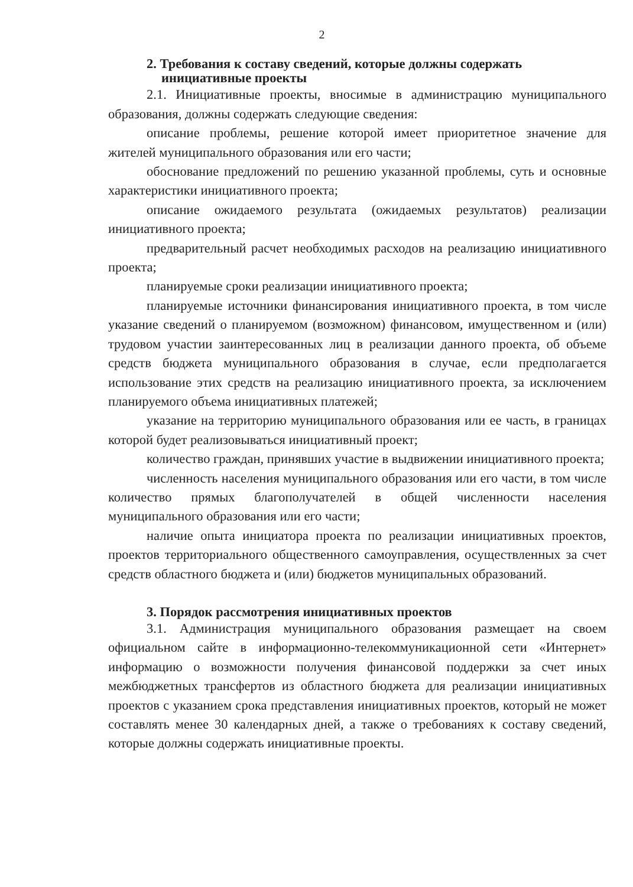2
2. Требования к составу сведений, которые должны содержать
инициативные проекты
2.1. Инициативные проекты, вносимые в администрацию муниципального образования, должны содержать следующие сведения:
описание проблемы, решение которой имеет приоритетное значение для жителей муниципального образования или его части;
обоснование предложений по решению указанной проблемы, суть и основные характеристики инициативного проекта;
описание ожидаемого результата (ожидаемых результатов) реализации инициативного проекта;
предварительный расчет необходимых расходов на реализацию инициативного проекта;
планируемые сроки реализации инициативного проекта;
планируемые источники финансирования инициативного проекта, в том числе указание сведений о планируемом (возможном) финансовом, имущественном и (или) трудовом участии заинтересованных лиц в реализации данного проекта, об объеме средств бюджета муниципального образования в случае, если предполагается использование этих средств на реализацию инициативного проекта, за исключением планируемого объема инициативных платежей;
указание на территорию муниципального образования или ее часть, в границах которой будет реализовываться инициативный проект;
количество граждан, принявших участие в выдвижении инициативного проекта;
численность населения муниципального образования или его части, в том числе количество прямых благополучателей в общей численности населения муниципального образования или его части;
наличие опыта инициатора проекта по реализации инициативных проектов, проектов территориального общественного самоуправления, осуществленных за счет средств областного бюджета и (или) бюджетов муниципальных образований.
3. Порядок рассмотрения инициативных проектов
3.1. Администрация муниципального образования размещает на своем официальном сайте в информационно-телекоммуникационной сети «Интернет» информацию о возможности получения финансовой поддержки за счет иных межбюджетных трансфертов из областного бюджета для реализации инициативных проектов с указанием срока представления инициативных проектов, который не может составлять менее 30 календарных дней, а также о требованиях к составу сведений, которые должны содержать инициативные проекты.